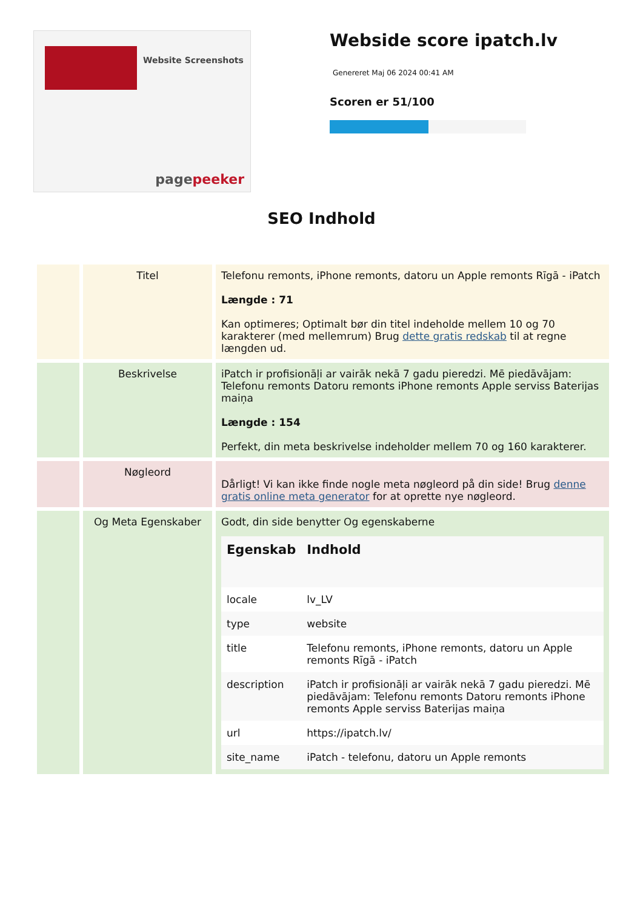Website Screenshots
pagepeeker
Webside score ipatch.lv
Genereret Maj 06 2024 00:41 AM
Scoren er 51/100
SEO Indhold
| | Titel | Telefonu remonts, iPhone remonts, datoru un Apple remonts Rīgā - iPatch Længde : 71 Kan optimeres; Optimalt bør din titel indeholde mellem 10 og 70 karakterer (med mellemrum) Brug dette gratis redskab til at regne længden ud. |
| | Beskrivelse | iPatch ir profisionāļi ar vairāk nekā 7 gadu pieredzi. Mē piedāvājam: Telefonu remonts Datoru remonts iPhone remonts Apple serviss Baterijas maiņa Længde : 154 Perfekt, din meta beskrivelse indeholder mellem 70 og 160 karakterer. |
| | Nøgleord | Dårligt! Vi kan ikke finde nogle meta nøgleord på din side! Brug denne gratis online meta generator for at oprette nye nøgleord. |
| | Og Meta Egenskaber | Godt, din side benytter Og egenskaberne / Egenskab / Indhold / / --- / --- / / locale / lv_LV / / type / website / / title / Telefonu remonts, iPhone remonts, datoru un Apple remonts Rīgā - iPatch / / description / iPatch ir profisionāļi ar vairāk nekā 7 gadu pieredzi. Mē piedāvājam: Telefonu remonts Datoru remonts iPhone remonts Apple serviss Baterijas maiņa / / url / https://ipatch.lv/ / / site_name / iPatch - telefonu, datoru un Apple remonts / |